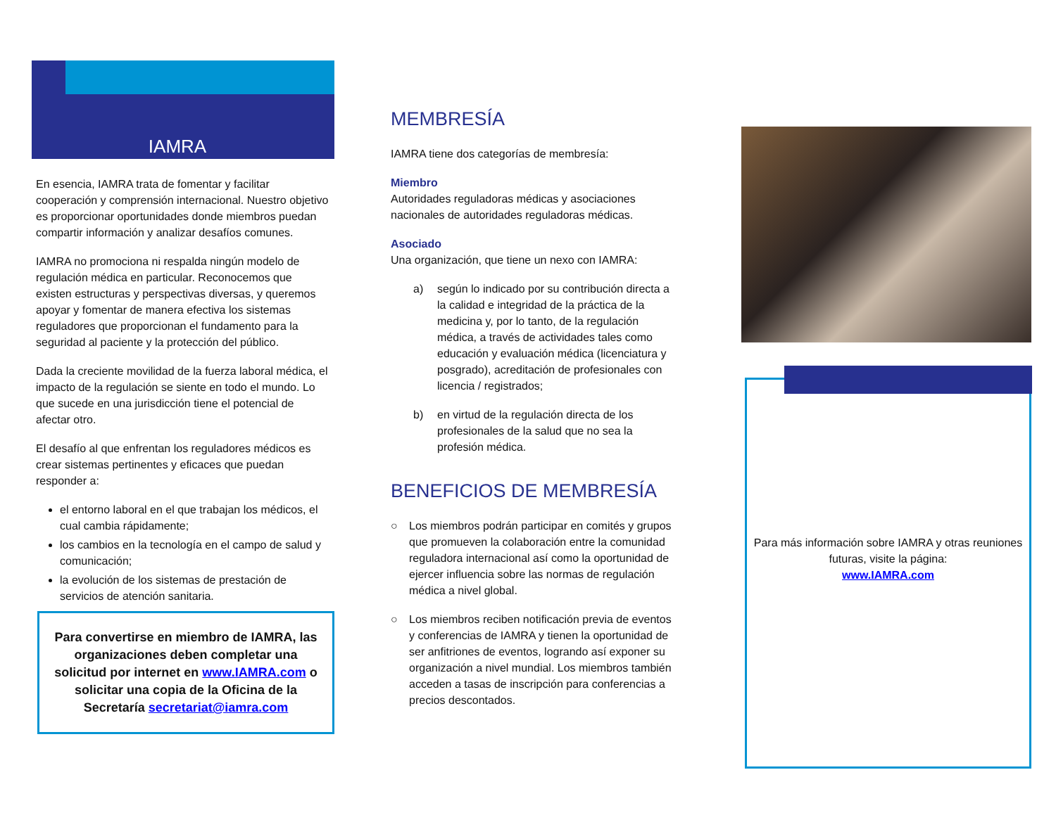IAMRA
En esencia, IAMRA trata de fomentar y facilitar cooperación y comprensión internacional. Nuestro objetivo es proporcionar oportunidades donde miembros puedan compartir información y analizar desafíos comunes.
IAMRA no promociona ni respalda ningún modelo de regulación médica en particular. Reconocemos que existen estructuras y perspectivas diversas, y queremos apoyar y fomentar de manera efectiva los sistemas reguladores que proporcionan el fundamento para la seguridad al paciente y la protección del público.
Dada la creciente movilidad de la fuerza laboral médica, el impacto de la regulación se siente en todo el mundo. Lo que sucede en una jurisdicción tiene el potencial de afectar otro.
El desafío al que enfrentan los reguladores médicos es crear sistemas pertinentes y eficaces que puedan responder a:
el entorno laboral en el que trabajan los médicos, el cual cambia rápidamente;
los cambios en la tecnología en el campo de salud y comunicación;
la evolución de los sistemas de prestación de servicios de atención sanitaria.
Para convertirse en miembro de IAMRA, las organizaciones deben completar una solicitud por internet en www.IAMRA.com o solicitar una copia de la Oficina de la Secretaría secretariat@iamra.com
MEMBRESÍA
IAMRA tiene dos categorías de membresía:
Miembro
Autoridades reguladoras médicas y asociaciones nacionales de autoridades reguladoras médicas.
Asociado
Una organización, que tiene un nexo con IAMRA:
a) según lo indicado por su contribución directa a la calidad e integridad de la práctica de la medicina y, por lo tanto, de la regulación médica, a través de actividades tales como educación y evaluación médica (licenciatura y posgrado), acreditación de profesionales con licencia / registrados;
b) en virtud de la regulación directa de los profesionales de la salud que no sea la profesión médica.
BENEFICIOS DE MEMBRESÍA
○ Los miembros podrán participar en comités y grupos que promueven la colaboración entre la comunidad reguladora internacional así como la oportunidad de ejercer influencia sobre las normas de regulación médica a nivel global.
○ Los miembros reciben notificación previa de eventos y conferencias de IAMRA y tienen la oportunidad de ser anfitriones de eventos, logrando así exponer su organización a nivel mundial. Los miembros también acceden a tasas de inscripción para conferencias a precios descontados.
Para más información sobre IAMRA y otras reuniones futuras, visite la página:
www.IAMRA.com